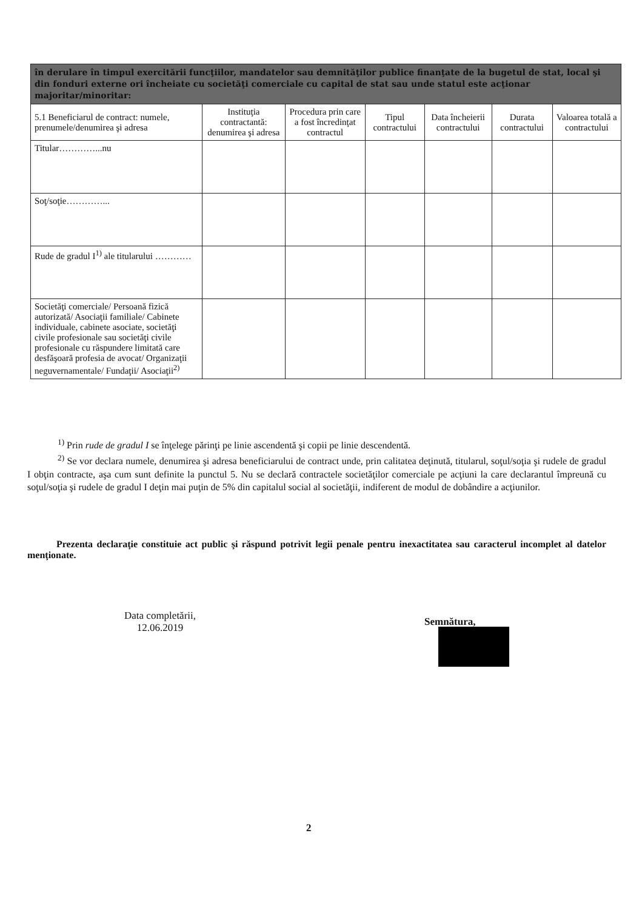| în derulare în timpul exercitării funcţiilor, mandatelor sau demnităţilor publice finanţate de la bugetul de stat, local şi din fonduri externe ori încheiate cu societăţi comerciale cu capital de stat sau unde statul este acţionar majoritar/minoritar: | | | | | | |
| --- | --- | --- | --- | --- | --- | --- |
| 5.1 Beneficiarul de contract: numele, prenumele/denumirea şi adresa | Instituţia contractantă: denumirea şi adresa | Procedura prin care a fost încredinţat contractul | Tipul contractului | Data încheierii contractului | Durata contractului | Valoarea totală a contractului |
| Titular…………...nu | | | | | | |
| Soţ/soţie…………... | | | | | | |
| Rude de gradul I<sup>1)</sup> ale titularului ………… | | | | | | |
| Societăţi comerciale/ Persoană fizică autorizată/ Asociaţii familiale/ Cabinete individuale, cabinete asociate, societăţi civile profesionale sau societăţi civile profesionale cu răspundere limitată care desfăşoară profesia de avocat/ Organizaţii neguvernamentale/ Fundaţii/ Asociaţii<sup>2)</sup> | | | | | | |
<sup>1)</sup> Prin rude de gradul I se înţelege părinţi pe linie ascendentă şi copii pe linie descendentă.
<sup>2)</sup> Se vor declara numele, denumirea şi adresa beneficiarului de contract unde, prin calitatea deţinută, titularul, soţul/soţia şi rudele de gradul I obţin contracte, aşa cum sunt definite la punctul 5. Nu se declară contractele societăţilor comerciale pe acţiuni la care declarantul împreună cu soţul/soţia şi rudele de gradul I deţin mai puţin de 5% din capitalul social al societăţii, indiferent de modul de dobândire a acţiunilor.
Prezenta declaraţie constituie act public şi răspund potrivit legii penale pentru inexactitatea sau caracterul incomplet al datelor menţionate.
Data completării,
12.06.2019
Semnătura,
2